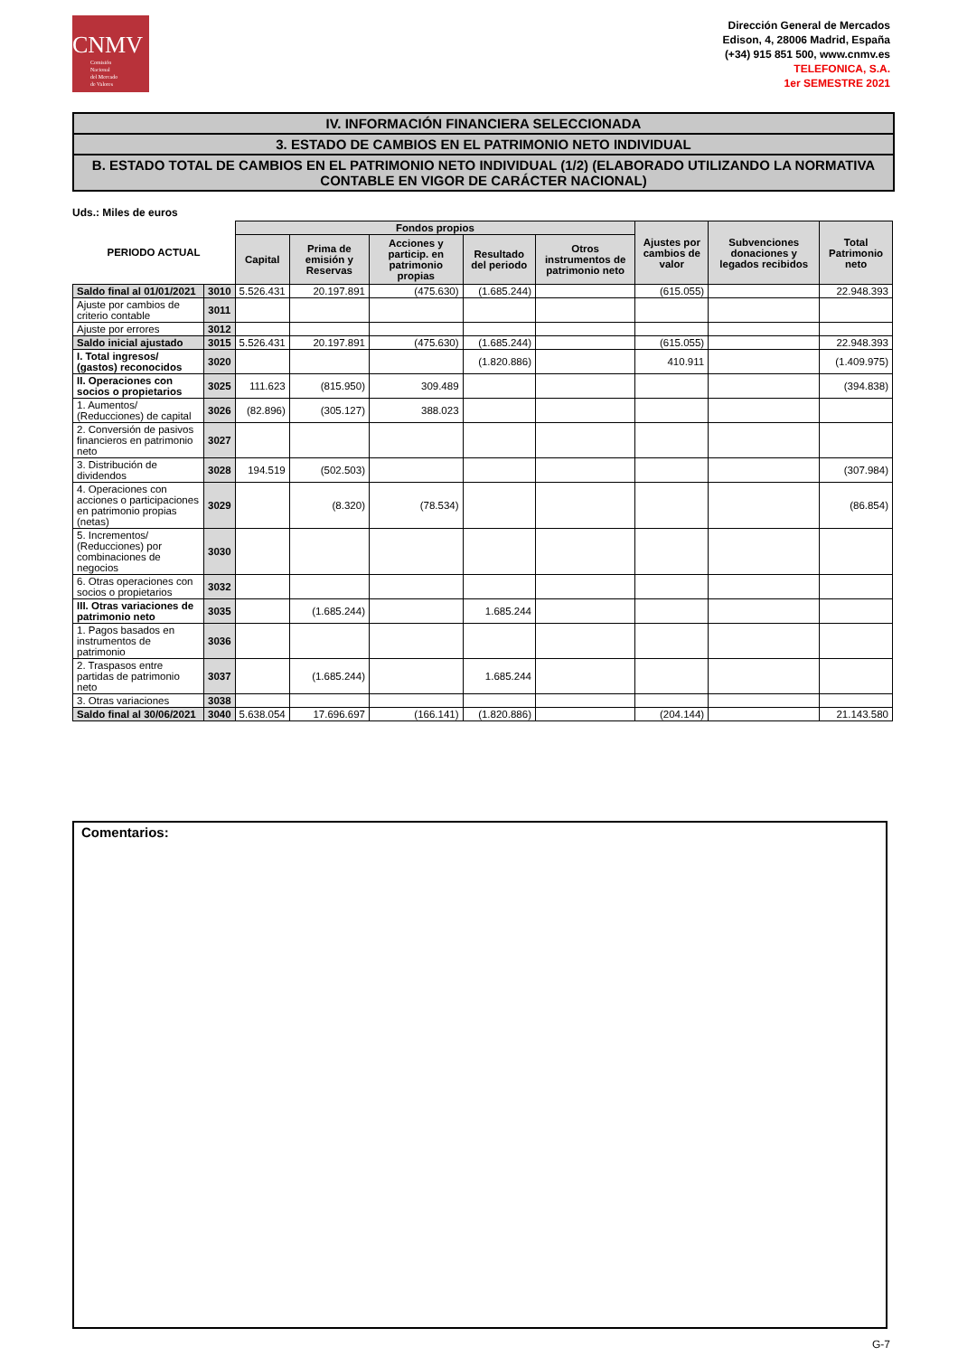CNMV
Comisión
Nacional
del Mercado
de Valores
Dirección General de Mercados
Edison, 4, 28006 Madrid, España
(+34) 915 851 500, www.cnmv.es
TELEFONICA, S.A.
1er SEMESTRE 2021
IV. INFORMACIÓN FINANCIERA SELECCIONADA
3. ESTADO DE CAMBIOS EN EL PATRIMONIO NETO INDIVIDUAL
B. ESTADO TOTAL DE CAMBIOS EN EL PATRIMONIO NETO INDIVIDUAL (1/2) (ELABORADO UTILIZANDO LA NORMATIVA CONTABLE EN VIGOR DE CARÁCTER NACIONAL)
Uds.: Miles de euros
| PERIODO ACTUAL | | Fondos propios | | | | | Ajustes por cambios de valor | Subvenciones donaciones y legados recibidos | Total Patrimonio neto |
| --- | --- | --- | --- | --- | --- | --- | --- | --- | --- |
| | | Capital | Prima de emisión y Reservas | Acciones y particip. en patrimonio propias | Resultado del periodo | Otros instrumentos de patrimonio neto | | | |
| Saldo final al 01/01/2021 | 3010 | 5.526.431 | 20.197.891 | (475.630) | (1.685.244) | | (615.055) | | 22.948.393 |
| Ajuste por cambios de criterio contable | 3011 | | | | | | | | |
| Ajuste por errores | 3012 | | | | | | | | |
| Saldo inicial ajustado | 3015 | 5.526.431 | 20.197.891 | (475.630) | (1.685.244) | | (615.055) | | 22.948.393 |
| I. Total ingresos/ (gastos) reconocidos | 3020 | | | | (1.820.886) | | 410.911 | | (1.409.975) |
| II. Operaciones con socios o propietarios | 3025 | 111.623 | (815.950) | 309.489 | | | | | (394.838) |
| 1. Aumentos/ (Reducciones) de capital | 3026 | (82.896) | (305.127) | 388.023 | | | | | |
| 2. Conversión de pasivos financieros en patrimonio neto | 3027 | | | | | | | | |
| 3. Distribución de dividendos | 3028 | 194.519 | (502.503) | | | | | | (307.984) |
| 4. Operaciones con acciones o participaciones en patrimonio propias (netas) | 3029 | | (8.320) | (78.534) | | | | | (86.854) |
| 5. Incrementos/ (Reducciones) por combinaciones de negocios | 3030 | | | | | | | | |
| 6. Otras operaciones con socios o propietarios | 3032 | | | | | | | | |
| III. Otras variaciones de patrimonio neto | 3035 | | (1.685.244) | | 1.685.244 | | | | |
| 1. Pagos basados en instrumentos de patrimonio | 3036 | | | | | | | | |
| 2. Traspasos entre partidas de patrimonio neto | 3037 | | (1.685.244) | | 1.685.244 | | | | |
| 3. Otras variaciones | 3038 | | | | | | | | |
| Saldo final al 30/06/2021 | 3040 | 5.638.054 | 17.696.697 | (166.141) | (1.820.886) | | (204.144) | | 21.143.580 |
Comentarios:
G-7